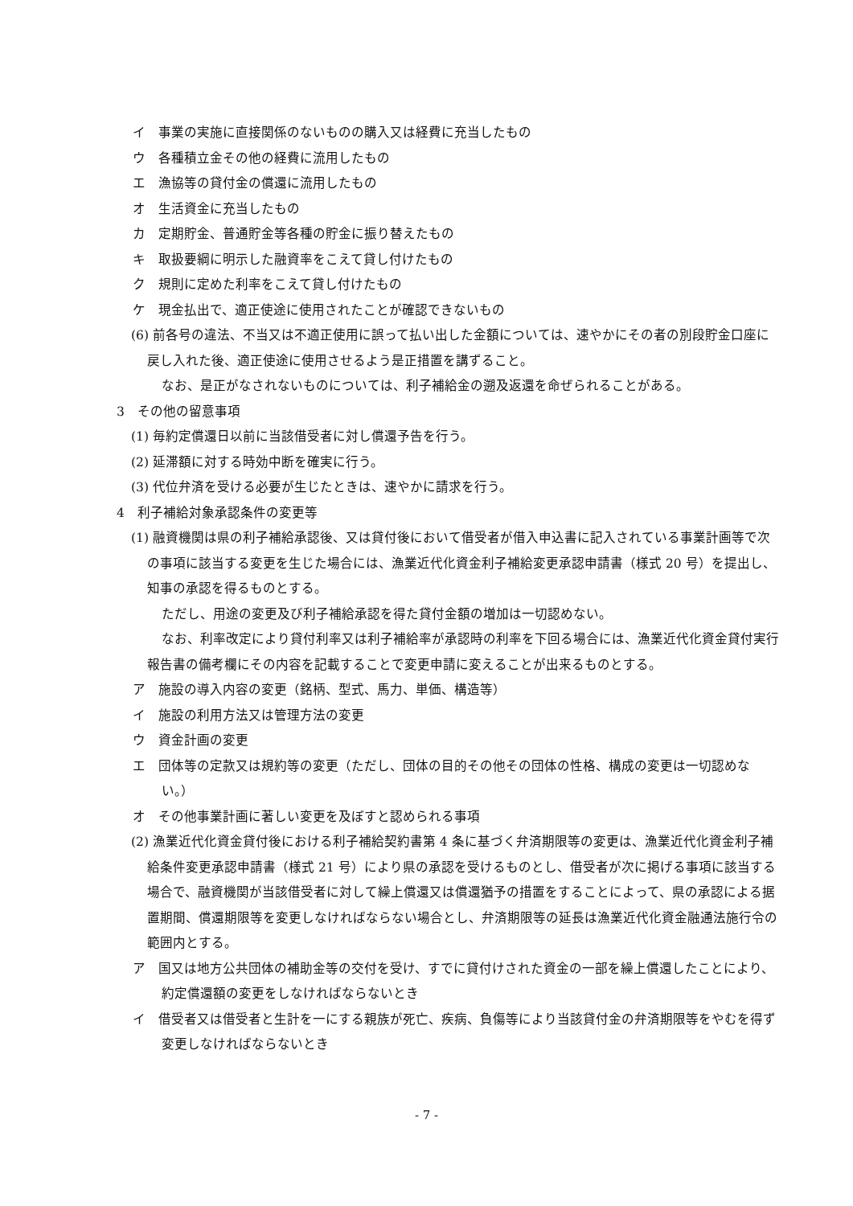イ　事業の実施に直接関係のないものの購入又は経費に充当したもの
ウ　各種積立金その他の経費に流用したもの
エ　漁協等の貸付金の償還に流用したもの
オ　生活資金に充当したもの
カ　定期貯金、普通貯金等各種の貯金に振り替えたもの
キ　取扱要綱に明示した融資率をこえて貸し付けたもの
ク　規則に定めた利率をこえて貸し付けたもの
ケ　現金払出で、適正使途に使用されたことが確認できないもの
(6) 前各号の違法、不当又は不適正使用に誤って払い出した金額については、速やかにその者の別段貯金口座に戻し入れた後、適正使途に使用させるよう是正措置を講ずること。
なお、是正がなされないものについては、利子補給金の遡及返還を命ぜられることがある。
3　その他の留意事項
(1) 毎約定償還日以前に当該借受者に対し償還予告を行う。
(2) 延滞額に対する時効中断を確実に行う。
(3) 代位弁済を受ける必要が生じたときは、速やかに請求を行う。
4　利子補給対象承認条件の変更等
(1) 融資機関は県の利子補給承認後、又は貸付後において借受者が借入申込書に記入されている事業計画等で次の事項に該当する変更を生じた場合には、漁業近代化資金利子補給変更承認申請書（様式 20 号）を提出し、知事の承認を得るものとする。
ただし、用途の変更及び利子補給承認を得た貸付金額の増加は一切認めない。
なお、利率改定により貸付利率又は利子補給率が承認時の利率を下回る場合には、漁業近代化資金貸付実行報告書の備考欄にその内容を記載することで変更申請に変えることが出来るものとする。
ア　施設の導入内容の変更（銘柄、型式、馬力、単価、構造等）
イ　施設の利用方法又は管理方法の変更
ウ　資金計画の変更
エ　団体等の定款又は規約等の変更（ただし、団体の目的その他その団体の性格、構成の変更は一切認めない。）
オ　その他事業計画に著しい変更を及ぼすと認められる事項
(2) 漁業近代化資金貸付後における利子補給契約書第 4 条に基づく弁済期限等の変更は、漁業近代化資金利子補給条件変更承認申請書（様式 21 号）により県の承認を受けるものとし、借受者が次に掲げる事項に該当する場合で、融資機関が当該借受者に対して繰上償還又は償還猶予の措置をすることによって、県の承認による据置期間、償還期限等を変更しなければならない場合とし、弁済期限等の延長は漁業近代化資金融通法施行令の範囲内とする。
ア　国又は地方公共団体の補助金等の交付を受け、すでに貸付けされた資金の一部を繰上償還したことにより、約定償還額の変更をしなければならないとき
イ　借受者又は借受者と生計を一にする親族が死亡、疾病、負傷等により当該貸付金の弁済期限等をやむを得ず変更しなければならないとき
- 7 -